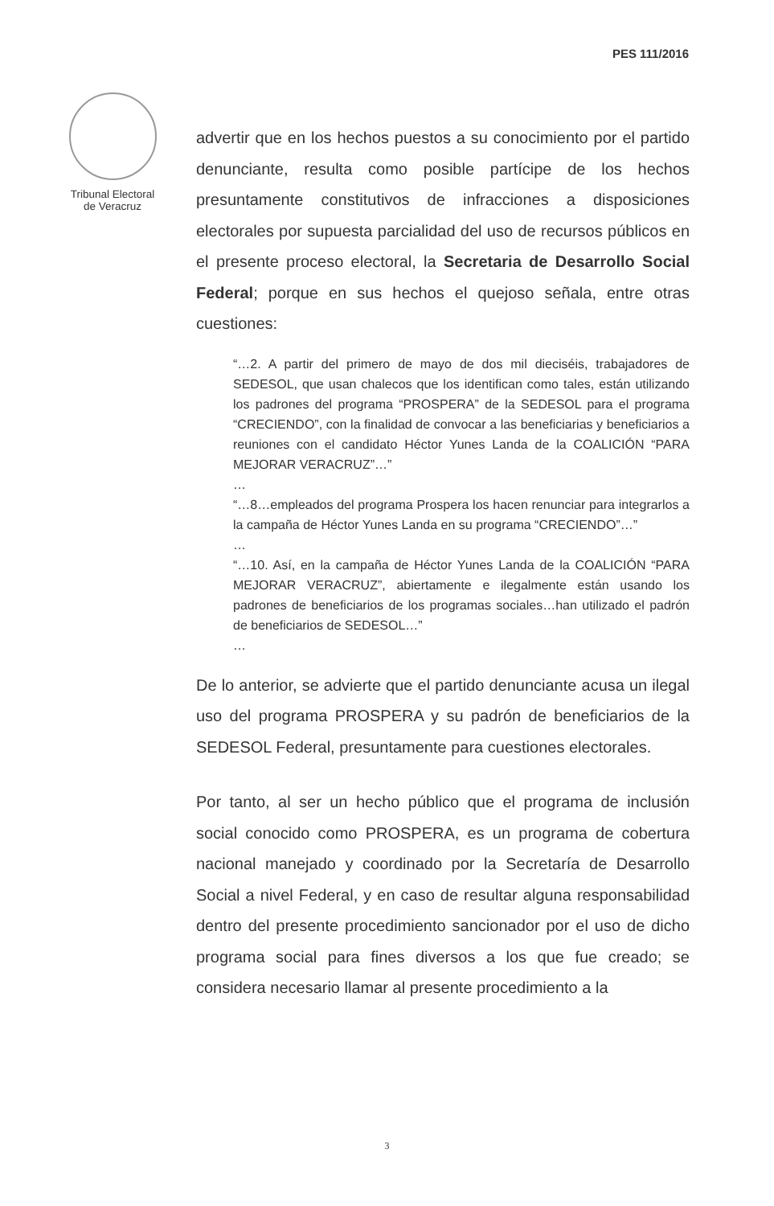PES 111/2016
Tribunal Electoral
de Veracruz
advertir que en los hechos puestos a su conocimiento por el partido denunciante, resulta como posible partícipe de los hechos presuntamente constitutivos de infracciones a disposiciones electorales por supuesta parcialidad del uso de recursos públicos en el presente proceso electoral, la Secretaria de Desarrollo Social Federal; porque en sus hechos el quejoso señala, entre otras cuestiones:
“…2. A partir del primero de mayo de dos mil dieciséis, trabajadores de SEDESOL, que usan chalecos que los identifican como tales, están utilizando los padrones del programa “PROSPERA” de la SEDESOL para el programa “CRECIENDO”, con la finalidad de convocar a las beneficiarias y beneficiarios a reuniones con el candidato Héctor Yunes Landa de la COALICIÓN “PARA MEJORAR VERACRUZ”…”
…
“…8…empleados del programa Prospera los hacen renunciar para integrarlos a la campaña de Héctor Yunes Landa en su programa “CRECIENDO”…”
…
“…10. Así, en la campaña de Héctor Yunes Landa de la COALICIÓN “PARA MEJORAR VERACRUZ”, abiertamente e ilegalmente están usando los padrones de beneficiarios de los programas sociales…han utilizado el padrón de beneficiarios de SEDESOL…”
…
De lo anterior, se advierte que el partido denunciante acusa un ilegal uso del programa PROSPERA y su padrón de beneficiarios de la SEDESOL Federal, presuntamente para cuestiones electorales.
Por tanto, al ser un hecho público que el programa de inclusión social conocido como PROSPERA, es un programa de cobertura nacional manejado y coordinado por la Secretaría de Desarrollo Social a nivel Federal, y en caso de resultar alguna responsabilidad dentro del presente procedimiento sancionador por el uso de dicho programa social para fines diversos a los que fue creado; se considera necesario llamar al presente procedimiento a la
3